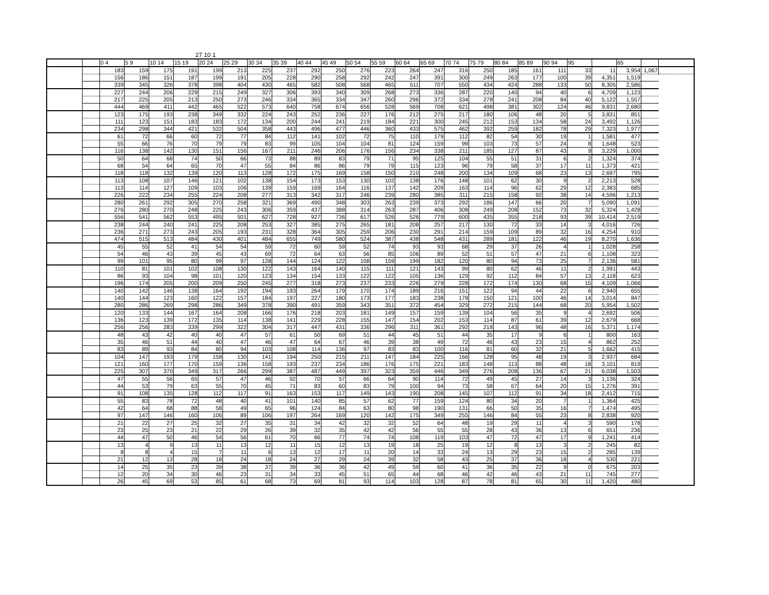27 10 1
| | | 0 4 | 5 9 | 10 14 | 15 19 | 20 24 | 25 29 | 30 34 | 35 39 | 40 44 | 45 49 | 50 54 | 55 59 | 60 64 | 65 69 | 70 74 | 75 79 | 80 84 | 85 89 | 90 94 | 95 | | 65 | | |
| --- | --- | --- | --- | --- | --- | --- | --- | --- | --- | --- | --- | --- | --- | --- | --- | --- | --- | --- | --- | --- | --- | --- | --- | --- | --- |
| | | 183 | 159 | 175 | 191 | 199 | 213 | 225 | 237 | 292 | 250 | 276 | 223 | 264 | 247 | 316 | 250 | 185 | 161 | 111 | 33 | 11 | 3,954 | 1,067 | |
| | | 156 | 186 | 151 | 187 | 199 | 191 | 205 | 228 | 290 | 258 | 292 | 242 | 247 | 391 | 300 | 249 | 263 | 177 | 100 | 39 | 4,351 | 1,519 | | |
| | | 339 | 345 | 326 | 378 | 398 | 404 | 430 | 465 | 582 | 508 | 568 | 465 | 511 | 707 | 550 | 434 | 424 | 288 | 133 | 50 | 8,305 | 2,586 | | |
| | | 227 | 244 | 206 | 229 | 215 | 249 | 327 | 306 | 393 | 340 | 309 | 268 | 273 | 336 | 287 | 220 | 140 | 94 | 40 | 6 | 4,709 | 1,123 | | |
| | | 217 | 225 | 205 | 213 | 250 | 273 | 246 | 334 | 365 | 334 | 347 | 260 | 296 | 372 | 334 | 278 | 241 | 208 | 84 | 40 | 5,122 | 1,557 | | |
| | | 444 | 469 | 411 | 442 | 465 | 522 | 573 | 640 | 758 | 674 | 656 | 528 | 569 | 708 | 621 | 498 | 381 | 302 | 124 | 46 | 9,831 | 2,680 | | |
| | | 123 | 175 | 193 | 238 | 349 | 332 | 224 | 243 | 252 | 236 | 227 | 176 | 212 | 275 | 217 | 180 | 106 | 48 | 20 | 5 | 3,831 | 851 | | |
| | | 111 | 123 | 151 | 183 | 183 | 172 | 134 | 200 | 244 | 241 | 219 | 184 | 221 | 300 | 245 | 212 | 153 | 134 | 58 | 24 | 3,492 | 1,126 | | |
| | | 234 | 298 | 344 | 421 | 532 | 504 | 358 | 443 | 496 | 477 | 446 | 360 | 433 | 575 | 462 | 392 | 259 | 182 | 78 | 29 | 7,323 | 1,977 | | |
| | | 61 | 72 | 66 | 60 | 72 | 77 | 84 | 112 | 141 | 102 | 72 | 75 | 110 | 179 | 112 | 82 | 54 | 30 | 19 | 1 | 1,581 | 477 | | |
| | | 55 | 66 | 76 | 70 | 79 | 79 | 83 | 99 | 105 | 104 | 104 | 81 | 124 | 159 | 99 | 103 | 73 | 57 | 24 | 8 | 1,648 | 523 | | |
| | | 116 | 138 | 142 | 130 | 151 | 156 | 167 | 211 | 246 | 206 | 176 | 156 | 234 | 338 | 211 | 185 | 127 | 87 | 43 | 9 | 3,229 | 1,000 | | |
| | | 50 | 64 | 68 | 74 | 50 | 66 | 73 | 88 | 89 | 83 | 79 | 71 | 95 | 125 | 104 | 55 | 51 | 31 | 6 | 2 | 1,324 | 374 | | |
| | | 68 | 54 | 64 | 65 | 70 | 47 | 55 | 84 | 86 | 86 | 79 | 79 | 115 | 123 | 96 | 79 | 58 | 37 | 17 | 11 | 1,373 | 421 | | |
| | | 118 | 118 | 132 | 139 | 120 | 113 | 128 | 172 | 175 | 169 | 158 | 150 | 210 | 248 | 200 | 134 | 109 | 68 | 23 | 13 | 2,697 | 795 | | |
| | | 113 | 108 | 107 | 146 | 121 | 102 | 138 | 154 | 173 | 153 | 130 | 102 | 138 | 176 | 148 | 101 | 62 | 30 | 9 | 2 | 2,213 | 528 | | |
| | | 113 | 114 | 127 | 109 | 103 | 106 | 139 | 159 | 169 | 164 | 116 | 137 | 142 | 209 | 163 | 114 | 96 | 62 | 29 | 12 | 2,383 | 685 | | |
| | | 226 | 222 | 234 | 255 | 224 | 208 | 277 | 313 | 342 | 317 | 246 | 239 | 280 | 385 | 311 | 215 | 158 | 92 | 38 | 14 | 4,596 | 1,213 | | |
| | | 280 | 261 | 292 | 305 | 270 | 258 | 321 | 369 | 490 | 348 | 303 | 263 | 239 | 373 | 292 | 186 | 147 | 66 | 20 | 7 | 5,090 | 1,091 | | |
| | | 276 | 280 | 270 | 248 | 225 | 243 | 306 | 359 | 437 | 388 | 314 | 263 | 287 | 406 | 308 | 249 | 208 | 152 | 73 | 32 | 5,324 | 1,428 | | |
| | | 556 | 541 | 562 | 553 | 495 | 501 | 627 | 728 | 927 | 736 | 617 | 526 | 526 | 779 | 600 | 435 | 355 | 218 | 93 | 39 | 10,414 | 2,519 | | |
| | | 238 | 244 | 240 | 241 | 225 | 208 | 253 | 327 | 385 | 275 | 265 | 181 | 208 | 257 | 217 | 130 | 72 | 33 | 14 | 3 | 4,016 | 726 | | |
| | | 236 | 271 | 273 | 243 | 205 | 193 | 231 | 328 | 364 | 305 | 259 | 206 | 230 | 291 | 214 | 159 | 109 | 89 | 32 | 16 | 4,254 | 910 | | |
| | | 474 | 515 | 513 | 484 | 430 | 401 | 484 | 655 | 749 | 580 | 524 | 387 | 438 | 548 | 431 | 289 | 181 | 122 | 46 | 19 | 8,270 | 1,636 | | |
| | | 45 | 55 | 52 | 41 | 54 | 54 | 59 | 72 | 60 | 59 | 52 | 74 | 93 | 93 | 68 | 29 | 37 | 26 | 4 | 1 | 1,028 | 258 | | |
| | | 54 | 46 | 43 | 39 | 45 | 43 | 69 | 72 | 64 | 63 | 56 | 85 | 106 | 89 | 52 | 51 | 57 | 47 | 21 | 6 | 1,108 | 323 | | |
| | | 99 | 101 | 95 | 80 | 99 | 97 | 128 | 144 | 124 | 122 | 108 | 159 | 199 | 182 | 120 | 80 | 94 | 73 | 25 | 7 | 2,136 | 581 | | |
| | | 110 | 81 | 101 | 102 | 108 | 130 | 122 | 143 | 164 | 140 | 115 | 111 | 121 | 143 | 99 | 80 | 62 | 46 | 11 | 2 | 1,991 | 443 | | |
| | | 86 | 93 | 104 | 98 | 101 | 120 | 123 | 134 | 154 | 133 | 122 | 122 | 105 | 136 | 129 | 92 | 112 | 84 | 57 | 13 | 2,118 | 623 | | |
| | | 196 | 174 | 205 | 200 | 209 | 250 | 245 | 277 | 318 | 273 | 237 | 233 | 226 | 279 | 228 | 172 | 174 | 130 | 68 | 15 | 4,109 | 1,066 | | |
| | | 140 | 142 | 146 | 138 | 164 | 192 | 194 | 193 | 264 | 179 | 170 | 174 | 189 | 216 | 151 | 122 | 94 | 44 | 22 | 6 | 2,940 | 655 | | |
| | | 140 | 144 | 123 | 160 | 122 | 157 | 184 | 197 | 227 | 180 | 173 | 177 | 183 | 238 | 178 | 150 | 121 | 100 | 46 | 14 | 3,014 | 847 | | |
| | | 280 | 286 | 269 | 298 | 286 | 349 | 378 | 390 | 491 | 359 | 343 | 351 | 372 | 454 | 329 | 272 | 215 | 144 | 68 | 20 | 5,954 | 1,502 | | |
| | | 120 | 133 | 144 | 167 | 164 | 208 | 166 | 176 | 218 | 203 | 181 | 149 | 157 | 159 | 139 | 104 | 56 | 35 | 9 | 4 | 2,692 | 506 | | |
| | | 136 | 123 | 139 | 172 | 135 | 114 | 138 | 141 | 229 | 228 | 155 | 147 | 154 | 202 | 153 | 114 | 87 | 61 | 39 | 12 | 2,679 | 668 | | |
| | | 256 | 256 | 283 | 339 | 299 | 322 | 304 | 317 | 447 | 431 | 336 | 296 | 311 | 361 | 292 | 218 | 143 | 96 | 48 | 16 | 5,371 | 1,174 | | |
| | | 48 | 43 | 42 | 40 | 40 | 47 | 57 | 61 | 50 | 69 | 51 | 44 | 45 | 51 | 44 | 35 | 17 | 9 | 6 | 1 | 800 | 163 | | |
| | | 35 | 46 | 51 | 44 | 40 | 47 | 46 | 47 | 64 | 67 | 46 | 39 | 38 | 49 | 72 | 46 | 43 | 23 | 15 | 4 | 862 | 252 | | |
| | | 83 | 89 | 93 | 84 | 80 | 94 | 103 | 108 | 114 | 136 | 97 | 83 | 83 | 100 | 116 | 81 | 60 | 32 | 21 | 5 | 1,662 | 415 | | |
| | | 104 | 147 | 193 | 179 | 158 | 130 | 141 | 194 | 250 | 215 | 211 | 147 | 184 | 225 | 166 | 128 | 95 | 48 | 19 | 3 | 2,937 | 684 | | |
| | | 121 | 160 | 177 | 170 | 159 | 136 | 158 | 193 | 237 | 234 | 186 | 176 | 175 | 221 | 183 | 148 | 113 | 88 | 48 | 18 | 3,101 | 819 | | |
| | | 225 | 307 | 370 | 349 | 317 | 266 | 299 | 387 | 487 | 449 | 397 | 323 | 359 | 446 | 349 | 276 | 208 | 136 | 67 | 21 | 6,038 | 1,503 | | |
| | | 47 | 55 | 56 | 65 | 57 | 47 | 46 | 92 | 70 | 57 | 66 | 64 | 90 | 114 | 72 | 49 | 45 | 27 | 14 | 3 | 1,136 | 324 | | |
| | | 44 | 53 | 79 | 63 | 55 | 70 | 45 | 71 | 83 | 60 | 83 | 79 | 100 | 94 | 73 | 58 | 67 | 64 | 20 | 15 | 1,276 | 391 | | |
| | | 91 | 108 | 135 | 128 | 112 | 117 | 91 | 163 | 153 | 117 | 149 | 143 | 190 | 208 | 145 | 107 | 112 | 91 | 34 | 18 | 2,412 | 715 | | |
| | | 55 | 83 | 78 | 72 | 48 | 40 | 41 | 101 | 140 | 85 | 57 | 62 | 77 | 159 | 124 | 80 | 34 | 20 | 7 | 1 | 1,364 | 425 | | |
| | | 42 | 64 | 68 | 88 | 58 | 49 | 65 | 96 | 124 | 84 | 63 | 80 | 98 | 190 | 131 | 66 | 50 | 35 | 16 | 7 | 1,474 | 495 | | |
| | | 97 | 147 | 146 | 160 | 106 | 89 | 106 | 197 | 264 | 169 | 120 | 142 | 175 | 349 | 255 | 146 | 84 | 55 | 23 | 8 | 2,838 | 920 | | |
| | | 21 | 22 | 27 | 25 | 32 | 27 | 35 | 31 | 34 | 42 | 32 | 32 | 52 | 64 | 48 | 19 | 29 | 11 | 4 | 3 | 590 | 178 | | |
| | | 23 | 25 | 23 | 21 | 22 | 29 | 26 | 39 | 32 | 35 | 42 | 42 | 56 | 55 | 55 | 28 | 43 | 36 | 13 | 6 | 651 | 236 | | |
| | | 44 | 47 | 50 | 46 | 54 | 56 | 61 | 70 | 66 | 77 | 74 | 74 | 108 | 119 | 103 | 47 | 72 | 47 | 17 | 9 | 1,241 | 414 | | |
| | | 13 | 4 | 9 | 13 | 11 | 13 | 12 | 11 | 15 | 12 | 13 | 19 | 18 | 25 | 19 | 12 | 8 | 13 | 3 | 2 | 245 | 82 | | |
| | | 8 | 8 | 4 | 15 | 7 | 11 | 6 | 13 | 12 | 17 | 11 | 20 | 14 | 33 | 24 | 13 | 29 | 23 | 15 | 2 | 285 | 139 | | |
| | | 21 | 12 | 13 | 28 | 18 | 24 | 18 | 24 | 27 | 29 | 24 | 39 | 32 | 58 | 43 | 25 | 37 | 36 | 18 | 4 | 530 | 221 | | |
| | | 14 | 25 | 35 | 23 | 39 | 38 | 37 | 39 | 36 | 36 | 42 | 49 | 59 | 60 | 41 | 36 | 35 | 22 | 9 | 0 | 675 | 203 | | |
| | | 12 | 20 | 34 | 30 | 46 | 23 | 31 | 34 | 33 | 45 | 51 | 65 | 44 | 68 | 46 | 42 | 46 | 43 | 21 | 11 | 745 | 277 | | |
| | | 26 | 45 | 69 | 53 | 85 | 61 | 68 | 73 | 69 | 81 | 93 | 114 | 103 | 128 | 87 | 78 | 81 | 65 | 30 | 11 | 1,420 | 480 | | |